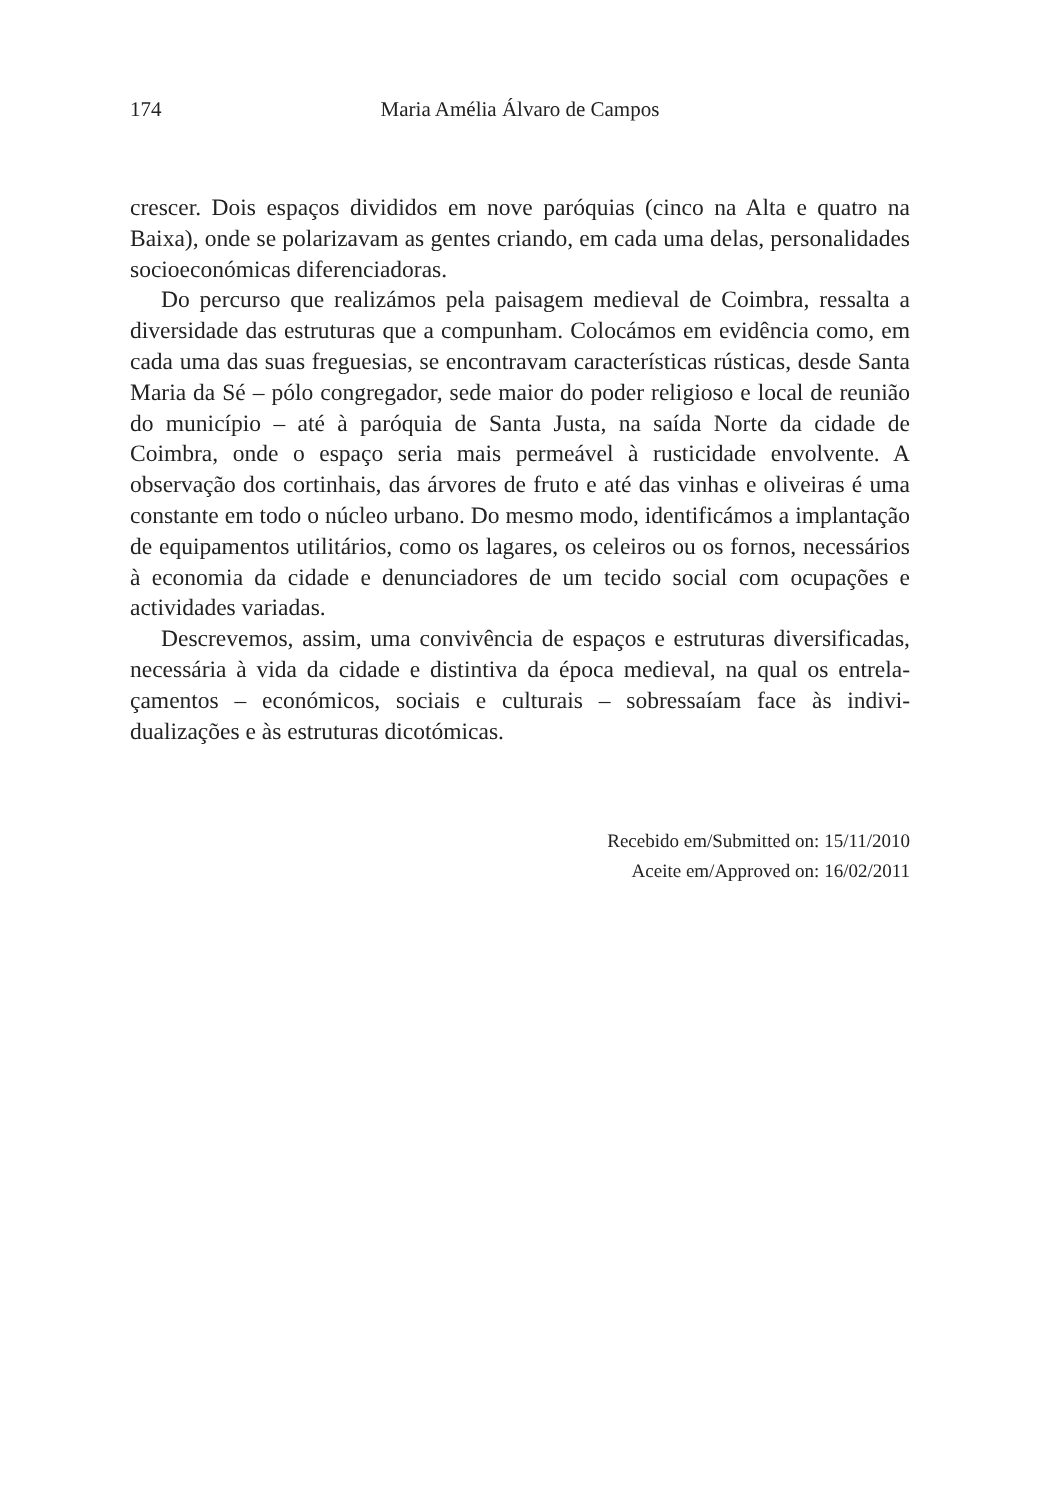174 Maria Amélia Álvaro de Campos
crescer. Dois espaços divididos em nove paróquias (cinco na Alta e quatro na Baixa), onde se polarizavam as gentes criando, em cada uma delas, personalidades socioeconómicas diferenciadoras.
Do percurso que realizámos pela paisagem medieval de Coimbra, ressalta a diversidade das estruturas que a compunham. Colocámos em evidência como, em cada uma das suas freguesias, se encontravam características rústicas, desde Santa Maria da Sé – pólo congregador, sede maior do poder religioso e local de reunião do município – até à paróquia de Santa Justa, na saída Norte da cidade de Coimbra, onde o espaço seria mais permeável à rusticidade envolvente. A observação dos cortinhais, das árvores de fruto e até das vinhas e oliveiras é uma constante em todo o núcleo urbano. Do mesmo modo, identificámos a implantação de equipamentos utilitários, como os lagares, os celeiros ou os fornos, necessários à economia da cidade e denunciadores de um tecido social com ocupações e actividades variadas.
Descrevemos, assim, uma convivência de espaços e estruturas diversificadas, necessária à vida da cidade e distintiva da época medieval, na qual os entrela-çamentos – económicos, sociais e culturais – sobressaíam face às indivi-dualizações e às estruturas dicotómicas.
Recebido em/Submitted on: 15/11/2010
Aceite em/Approved on: 16/02/2011